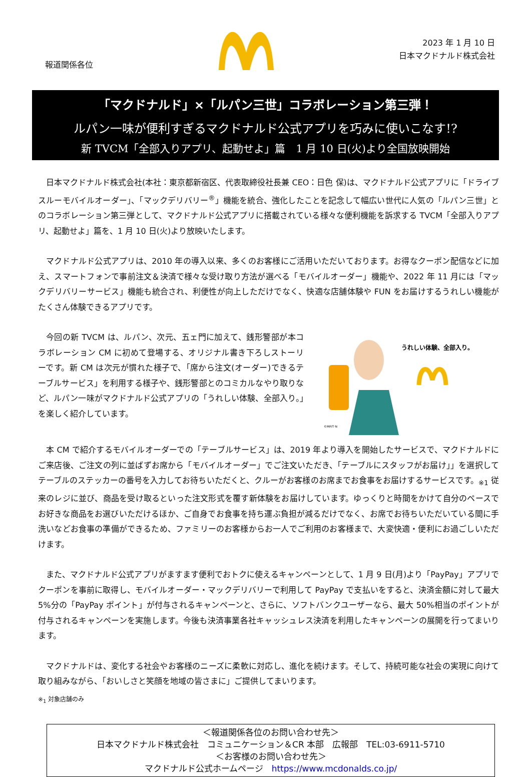報道関係各位
2023 年 1 月 10 日
日本マクドナルド株式会社
「マクドナルド」×「ルパン三世」コラボレーション第三弾！
ルパン一味が便利すぎるマクドナルド公式アプリを巧みに使いこなす!?
新 TVCM「全部入りアプリ、起動せよ」篇　1 月 10 日(火)より全国放映開始
日本マクドナルド株式会社(本社：東京都新宿区、代表取締役社長兼 CEO：日色 保)は、マクドナルド公式アプリに「ドライブスルーモバイルオーダー」、「マックデリバリー<sup>®</sup>」機能を統合、強化したことを記念して幅広い世代に人気の「ルパン三世」とのコラボレーション第三弾として、マクドナルド公式アプリに搭載されている様々な便利機能を訴求する TVCM「全部入りアプリ、起動せよ」篇を、1 月 10 日(火)より放映いたします。
マクドナルド公式アプリは、2010 年の導入以来、多くのお客様にご活用いただいております。お得なクーポン配信などに加え、スマートフォンで事前注文＆決済で様々な受け取り方法が選べる「モバイルオーダー」機能や、2022 年 11 月には「マックデリバリーサービス」機能も統合され、利便性が向上しただけでなく、快適な店舗体験や FUN をお届けするうれしい機能がたくさん体験できるアプリです。
今回の新 TVCM は、ルパン、次元、五ェ門に加えて、銭形警部が本コラボレーション CM に初めて登場する、オリジナル書き下ろしストーリーです。新 CM は次元が慣れた様子で、「席から注文(オーダー)できるテーブルサービス」を利用する様子や、銭形警部とのコミカルなやり取りなど、ルパン一味がマクドナルド公式アプリの「うれしい体験、全部入り。」を楽しく紹介しています。
うれしい体験、全部入り。
©MP/T·N
本 CM で紹介するモバイルオーダーでの「テーブルサービス」は、2019 年より導入を開始したサービスで、マクドナルドにご来店後、ご注文の列に並ばずお席から「モバイルオーダー」でご注文いただき、「テーブルにスタッフがお届け」」を選択してテーブルのステッカーの番号を入力してお待ちいただくと、クルーがお客様のお席までお食事をお届けするサービスです。<sub>※1</sub> 従来のレジに並び、商品を受け取るといった注文形式を覆す新体験をお届けしています。ゆっくりと時間をかけて自分のペースでお好きな商品をお選びいただけるほか、ご自身でお食事を持ち運ぶ負担が減るだけでなく、お席でお待ちいただいている間に手洗いなどお食事の準備ができるため、ファミリーのお客様からお一人でご利用のお客様まで、大変快適・便利にお過ごしいただけます。
また、マクドナルド公式アプリがますます便利でおトクに使えるキャンペーンとして、1 月 9 日(月)より「PayPay」アプリでクーポンを事前に取得し、モバイルオーダー・マックデリバリーで利用して PayPay で支払いをすると、決済金額に対して最大 5%分の「PayPay ポイント」が付与されるキャンペーンと、さらに、ソフトバンクユーザーなら、最大 50%相当のポイントが付与されるキャンペーンを実施します。今後も決済事業各社キャッシュレス決済を利用したキャンペーンの展開を行ってまいります。
マクドナルドは、変化する社会やお客様のニーズに柔軟に対応し、進化を続けます。そして、持続可能な社会の実現に向けて取り組みながら、「おいしさと笑顔を地域の皆さまに」ご提供してまいります。
※<sub>1</sub> 対象店舗のみ
＜報道関係各位のお問い合わせ先＞
日本マクドナルド株式会社　コミュニケーション＆CR 本部　広報部　TEL:03-6911-5710
＜お客様のお問い合わせ先＞
マクドナルド公式ホームページ　https://www.mcdonalds.co.jp/